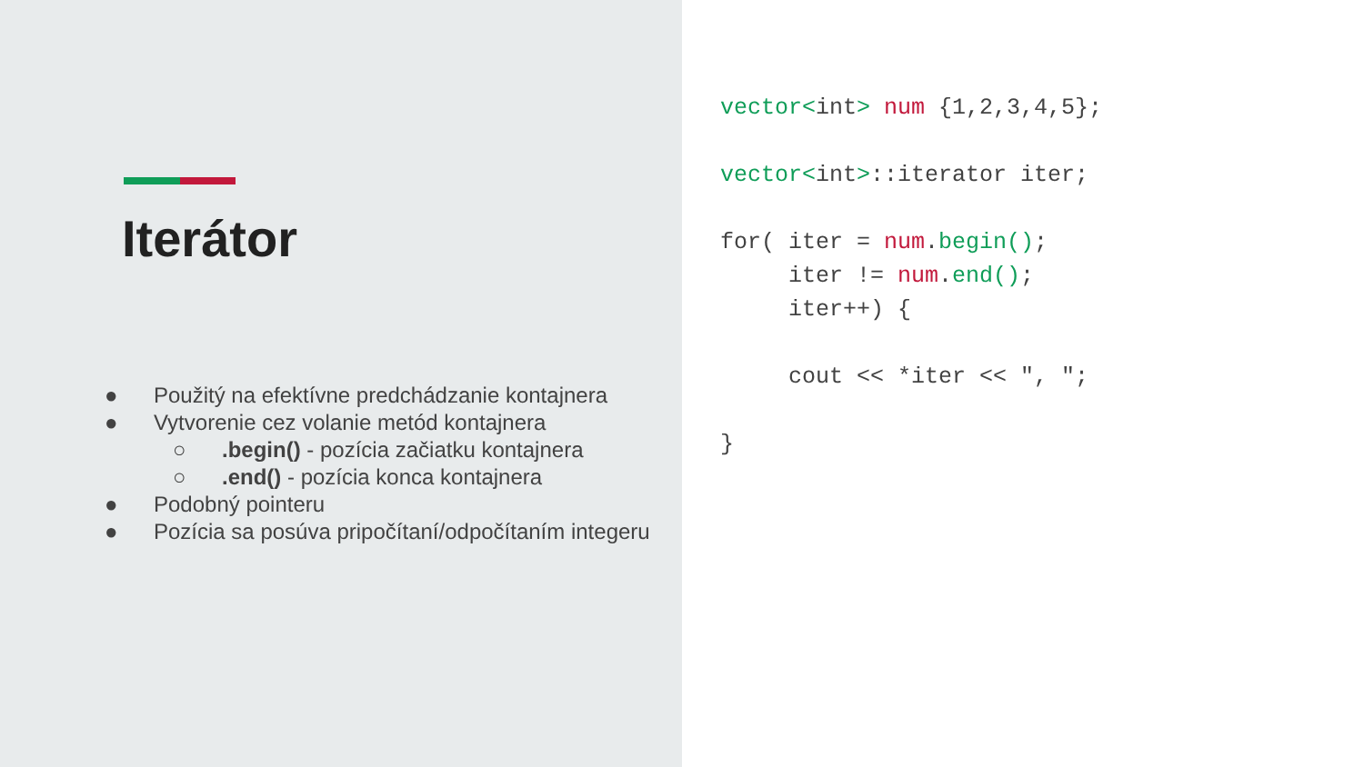Iterátor
● Použitý na efektívne predchádzanie kontajnera
● Vytvorenie cez volanie metód kontajnera
○.begin() - pozícia začiatku kontajnera
○.end() - pozícia konca kontajnera
● Podobný pointeru
● Pozícia sa posúva pripočítaní/odpočítaním integeru
vector<int> num {1,2,3,4,5};

vector<int>::iterator iter;

for( iter = num.begin();
     iter != num.end();
     iter++) {

     cout << *iter << ", ";

}